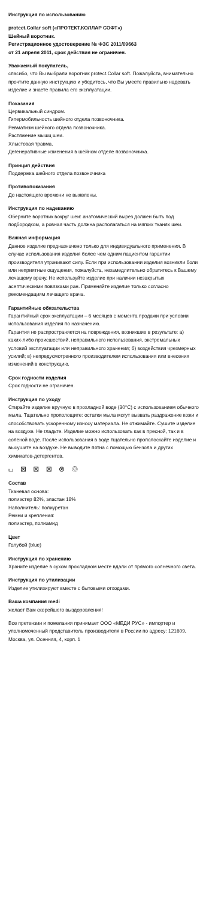Инструкция по использованию
protect.Collar soft («ПРОТЕКТ.КОЛЛАР СОФТ»)
Шейный воротник.
Регистрационное удостоверение № ФЗС 2011/09663
от 21 апреля 2011, срок действия не ограничен.
Уважаемый покупатель,
спасибо, что Вы выбрали воротник protect.Collar soft. Пожалуйста, внимательно прочтите данную инструкцию и убедитесь, что Вы умеете правильно надевать изделие и знаете правила его эксплуатации.
Показания
Цервикальный синдром.
Гипермобильность шейного отдела позвоночника.
Ревматизм шейного отдела позвоночника.
Растяжение мышц шеи.
Хлыстовая травма.
Дегенеративные изменения в шейном отделе позвоночника.
Принцип действия
Поддержка шейного отдела позвоночника
Противопоказания
До настоящего времени не выявлены.
Инструкция по надеванию
Оберните воротник вокруг шеи: анатомический вырез должен быть под подбородком, а ровная часть должна располагаться на мягких тканях шеи.
Важная информация
Данное изделие предназначено только для индивидуального применения. В случае использования изделия более чем одним пациентом гарантии производителя утрачивают силу. Если при использовании изделия возникли боли или неприятные ощущения, пожалуйста, незамедлительно обратитесь к Вашему лечащему врачу. Не используйте изделие при наличии незакрытых асептическими повязками ран. Применяйте изделие только согласно рекомендациям лечащего врача.
Гарантийные обязательства
Гарантийный срок эксплуатации – 6 месяцев с момента продажи при условии использования изделия по назначению.
Гарантия не распространяется на повреждения, возникшие в результате: а) каких-либо происшествий, неправильного использования, экстремальных условий эксплуатации или неправильного хранения; б) воздействия чрезмерных усилий; в) непредусмотренного производителем использования или внесения изменений в конструкцию.
Срок годности изделия
Срок годности не ограничен.
Инструкция по уходу
Стирайте изделие вручную в прохладной воде (30°C) с использованием обычного мыла. Тщательно прополощите: остатки мыла могут вызвать раздражение кожи и способствовать ускоренному износу материала. Не отжимайте. Сушите изделие на воздухе. Не гладьте. Изделие можно использовать как в пресной, так и в соленой воде. После использования в воде тщательно прополоскайте изделие и высушите на воздухе. Не выводите пятна с помощью бензола и других химикатов-детергентов.
⌴ ⊠ ⊠ ⊠ ⊗ ♲
Состав
Тканевая основа:
полиэстер 82%, эластан 18%
Наполнитель: полиуретан
Ремни и крепления:
полиэстер, полиамид
Цвет
Голубой (blue)
Инструкция по хранению
Храните изделие в сухом прохладном месте вдали от прямого солнечного света.
Инструкция по утилизации
Изделие утилизируют вместе с бытовыми отходами.
Ваша компания medi
желает Вам скорейшего выздоровления!
Все претензии и пожелания принимает ООО «МЕДИ РУС» - импортер и уполномоченный представитель производителя в России по адресу: 121609, Москва, ул. Осенняя, 4, корп. 1